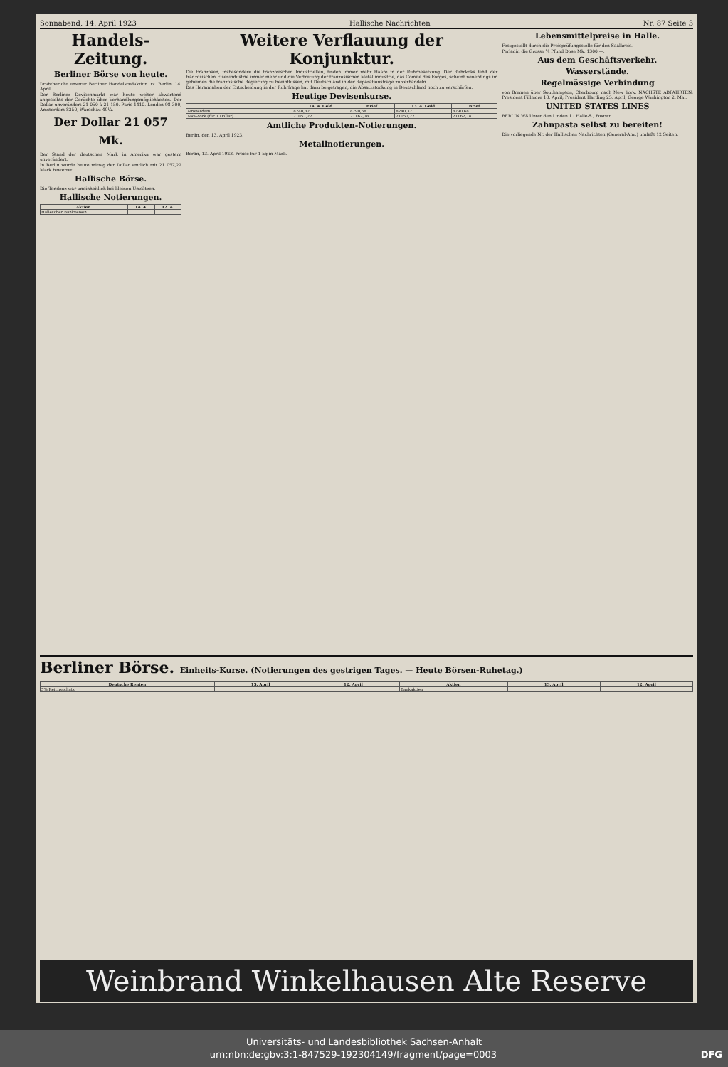Sonnabend, 14. April 1923 Hallische Nachrichten Nr. 87 Seite 3
Handels-Zeitung.
Berliner Börse von heute.
Drahtbericht unserer Berliner Handelsredaktion. tz. Berlin, 14. April.
Der Berliner Devisenmarkt war heute weiter abwartend angesichts der Gerüchte über Verhandlungsmöglichkeiten. Der Dollar unverändert 21 050 à 21 150. Paris 1410. London 98 300, Amsterdam 8250, Warschau 49¼.
Der Dollar 21 057 Mk.
Der Stand der deutschen Mark in Amerika war gestern unverändert.
In Berlin wurde heute mittag der Dollar amtlich mit 21 057,22 Mark bewertet.
Hallische Börse.
Die Tendenz war uneinheitlich bei kleinen Umsätzen.
Hallische Notierungen.
| Aktien. | 14. 4. | 12. 4. |
| --- | --- | --- |
| Hallescher Bankverein | | |
Weitere Verflauung der Konjunktur.
Die Franzosen, insbesondere die französischen Industriellen, finden immer mehr Haare in der Ruhrbesetzung. Der Ruhrkoks fehlt der französischen Eisenindustrie immer mehr und die Vertretung der französischen Metallindustrie, das Comité des Forges, scheint neuerdings im geheimen die französische Regierung zu beeinflussen, mit Deutschland in der Reparationsfrage zu verhandeln.
Das Herannahen der Entscheidung in der Ruhrfrage hat dazu beigetragen, die Absatzstockung in Deutschland noch zu verschärfen.
Heutige Devisenkurse.
| | 14. 4. Geld | Brief | 13. 4. Geld | Brief |
| --- | --- | --- | --- | --- |
| Amsterdam | 8240,32 | 8290,68 | 8240,32 | 8290,68 |
| New-York (für 1 Dollar) | 21057,22 | 21162,78 | 21057,22 | 21162,78 |
Amtliche Produkten-Notierungen.
Berlin, den 13. April 1923.
Metallnotierungen.
Berlin, 13. April 1923. Preise für 1 kg in Mark.
Lebensmittelpreise in Halle.
Festgestellt durch die Preisprüfungsstelle für den Saalkreis.
Perladin die Grosse ¼ Pfund Dose Mk. 1300,—.
Aus dem Geschäftsverkehr.
Wasserstände.
Regelmässige Verbindung
von Bremen über Southampton, Cherbourg nach New York. NÄCHSTE ABFAHRTEN: President Fillmore 18. April; President Harding 25. April; George Washington 2. Mai.
UNITED STATES LINES
BERLIN W8 Unter den Linden 1 · Halle-S., Poststr.
Zahnpasta selbst zu bereiten!
Die vorliegende Nr. der Hallischen Nachrichten (General-Anz.) umfaßt 12 Seiten.
Berliner Börse. Einheits-Kurse. (Notierungen des gestrigen Tages. — Heute Börsen-Ruhetag.)
| Deutsche Renten | 13. April | 12. April | Aktien | 13. April | 12. April |
| --- | --- | --- | --- | --- | --- |
| 5% Reichsschatz | | | Bankaktien | | |
Weinbrand Winkelhausen Alte Reserve
Universitäts- und Landesbibliothek Sachsen-Anhalt
urn:nbn:de:gbv:3:1-847529-192304149/fragment/page=0003 DFG